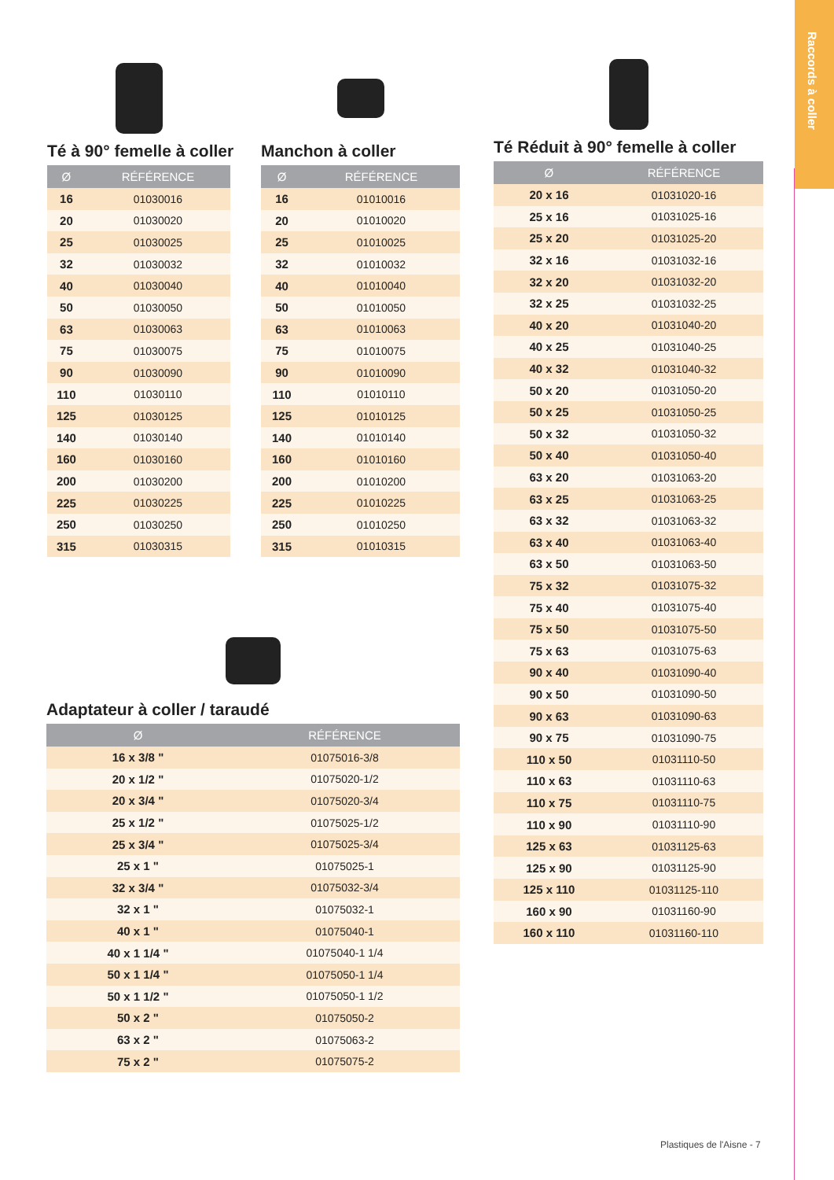Raccords à coller
Té à 90° femelle à coller
| Ø | RÉFÉRENCE |
| --- | --- |
| 16 | 01030016 |
| 20 | 01030020 |
| 25 | 01030025 |
| 32 | 01030032 |
| 40 | 01030040 |
| 50 | 01030050 |
| 63 | 01030063 |
| 75 | 01030075 |
| 90 | 01030090 |
| 110 | 01030110 |
| 125 | 01030125 |
| 140 | 01030140 |
| 160 | 01030160 |
| 200 | 01030200 |
| 225 | 01030225 |
| 250 | 01030250 |
| 315 | 01030315 |
Manchon à coller
| Ø | RÉFÉRENCE |
| --- | --- |
| 16 | 01010016 |
| 20 | 01010020 |
| 25 | 01010025 |
| 32 | 01010032 |
| 40 | 01010040 |
| 50 | 01010050 |
| 63 | 01010063 |
| 75 | 01010075 |
| 90 | 01010090 |
| 110 | 01010110 |
| 125 | 01010125 |
| 140 | 01010140 |
| 160 | 01010160 |
| 200 | 01010200 |
| 225 | 01010225 |
| 250 | 01010250 |
| 315 | 01010315 |
Té Réduit à 90° femelle à coller
| Ø | RÉFÉRENCE |
| --- | --- |
| 20 x 16 | 01031020-16 |
| 25 x 16 | 01031025-16 |
| 25 x 20 | 01031025-20 |
| 32 x 16 | 01031032-16 |
| 32 x 20 | 01031032-20 |
| 32 x 25 | 01031032-25 |
| 40 x 20 | 01031040-20 |
| 40 x 25 | 01031040-25 |
| 40 x 32 | 01031040-32 |
| 50 x 20 | 01031050-20 |
| 50 x 25 | 01031050-25 |
| 50 x 32 | 01031050-32 |
| 50 x 40 | 01031050-40 |
| 63 x 20 | 01031063-20 |
| 63 x 25 | 01031063-25 |
| 63 x 32 | 01031063-32 |
| 63 x 40 | 01031063-40 |
| 63 x 50 | 01031063-50 |
| 75 x 32 | 01031075-32 |
| 75 x 40 | 01031075-40 |
| 75 x 50 | 01031075-50 |
| 75 x 63 | 01031075-63 |
| 90 x 40 | 01031090-40 |
| 90 x 50 | 01031090-50 |
| 90 x 63 | 01031090-63 |
| 90 x 75 | 01031090-75 |
| 110 x 50 | 01031110-50 |
| 110 x 63 | 01031110-63 |
| 110 x 75 | 01031110-75 |
| 110 x 90 | 01031110-90 |
| 125 x 63 | 01031125-63 |
| 125 x 90 | 01031125-90 |
| 125 x 110 | 01031125-110 |
| 160 x 90 | 01031160-90 |
| 160 x 110 | 01031160-110 |
Adaptateur à coller / taraudé
| Ø | RÉFÉRENCE |
| --- | --- |
| 16 x 3/8 " | 01075016-3/8 |
| 20 x 1/2 " | 01075020-1/2 |
| 20 x 3/4 " | 01075020-3/4 |
| 25 x 1/2 " | 01075025-1/2 |
| 25 x 3/4 " | 01075025-3/4 |
| 25 x 1 " | 01075025-1 |
| 32 x 3/4 " | 01075032-3/4 |
| 32 x 1 " | 01075032-1 |
| 40 x 1 " | 01075040-1 |
| 40 x 1 1/4 " | 01075040-1 1/4 |
| 50 x 1 1/4 " | 01075050-1 1/4 |
| 50 x 1 1/2 " | 01075050-1 1/2 |
| 50 x 2 " | 01075050-2 |
| 63 x 2 " | 01075063-2 |
| 75 x 2 " | 01075075-2 |
Plastiques de l'Aisne - 7